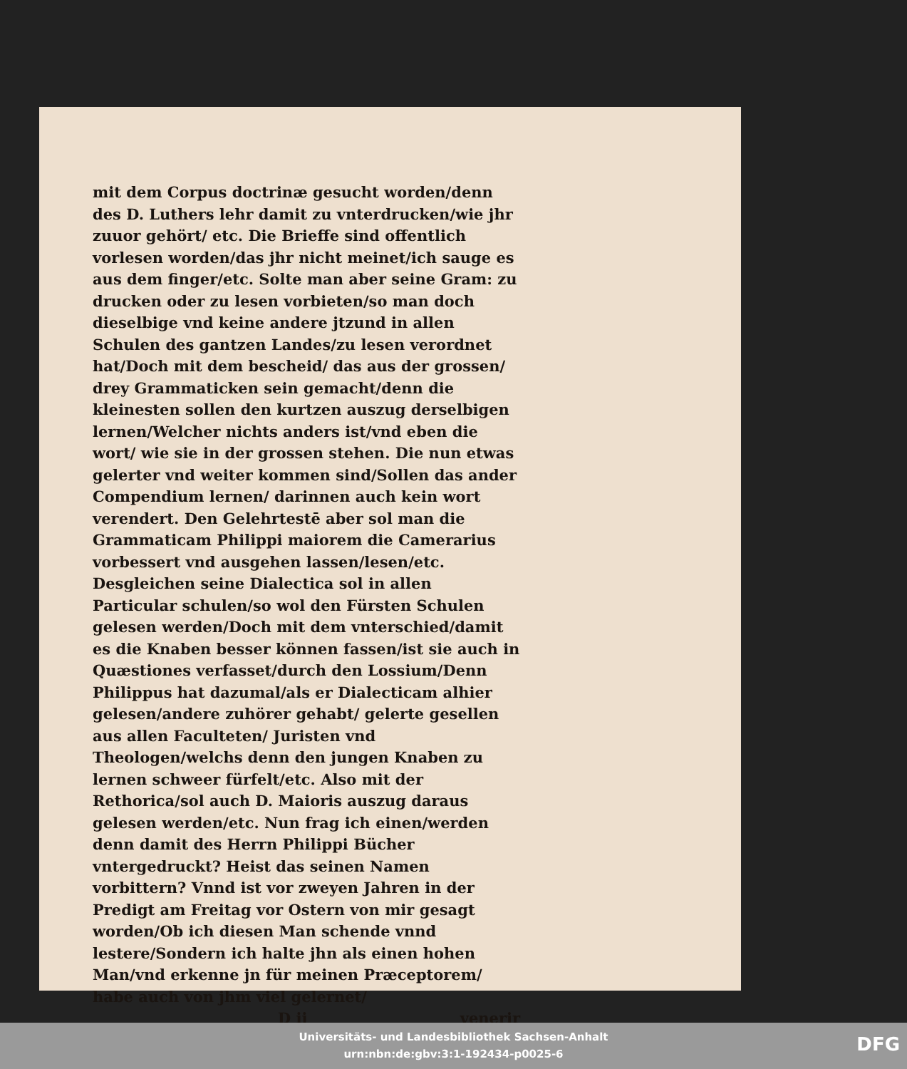mit dem Corpus doctrinæ gesucht worden/denn des D. Luthers lehr damit zu vnterdrucken/wie jhr zuuor gehört/ etc. Die Brieffe sind offentlich vorlesen worden/das jhr nicht meinet/ich sauge es aus dem finger/etc. Solte man aber seine Gram: zu drucken oder zu lesen vorbieten/so man doch dieselbige vnd keine andere jtzund in allen Schulen des gantzen Landes/zu lesen verordnet hat/Doch mit dem bescheid/ das aus der grossen/ drey Grammaticken sein gemacht/denn die kleinesten sollen den kurtzen auszug derselbigen lernen/Welcher nichts anders ist/vnd eben die wort/ wie sie in der grossen stehen. Die nun etwas gelerter vnd weiter kommen sind/Sollen das ander Compendium lernen/ darinnen auch kein wort verendert. Den Gelehrtestē aber sol man die Grammaticam Philippi maiorem die Camerarius vorbessert vnd ausgehen lassen/lesen/etc. Desgleichen seine Dialectica sol in allen Particular schulen/so wol den Fürsten Schulen gelesen werden/Doch mit dem vnterschied/damit es die Knaben besser können fassen/ist sie auch in Quæstiones verfasset/durch den Lossium/Denn Philippus hat dazumal/als er Dialecticam alhier gelesen/andere zuhörer gehabt/ gelerte gesellen aus allen Faculteten/ Juristen vnd Theologen/welchs denn den jungen Knaben zu lernen schweer fürfelt/etc. Also mit der Rethorica/sol auch D. Maioris auszug daraus gelesen werden/etc. Nun frag ich einen/werden denn damit des Herrn Philippi Bücher vntergedruckt? Heist das seinen Namen vorbittern? Vnnd ist vor zweyen Jahren in der Predigt am Freitag vor Ostern von mir gesagt worden/Ob ich diesen Man schende vnnd lestere/Sondern ich halte jhn als einen hohen Man/vnd erkenne jn für meinen Præceptorem/ habe auch von jhm viel gelernet/
D ij venerir
Universitäts- und Landesbibliothek Sachsen-Anhalt
urn:nbn:de:gbv:3:1-192434-p0025-6
DFG